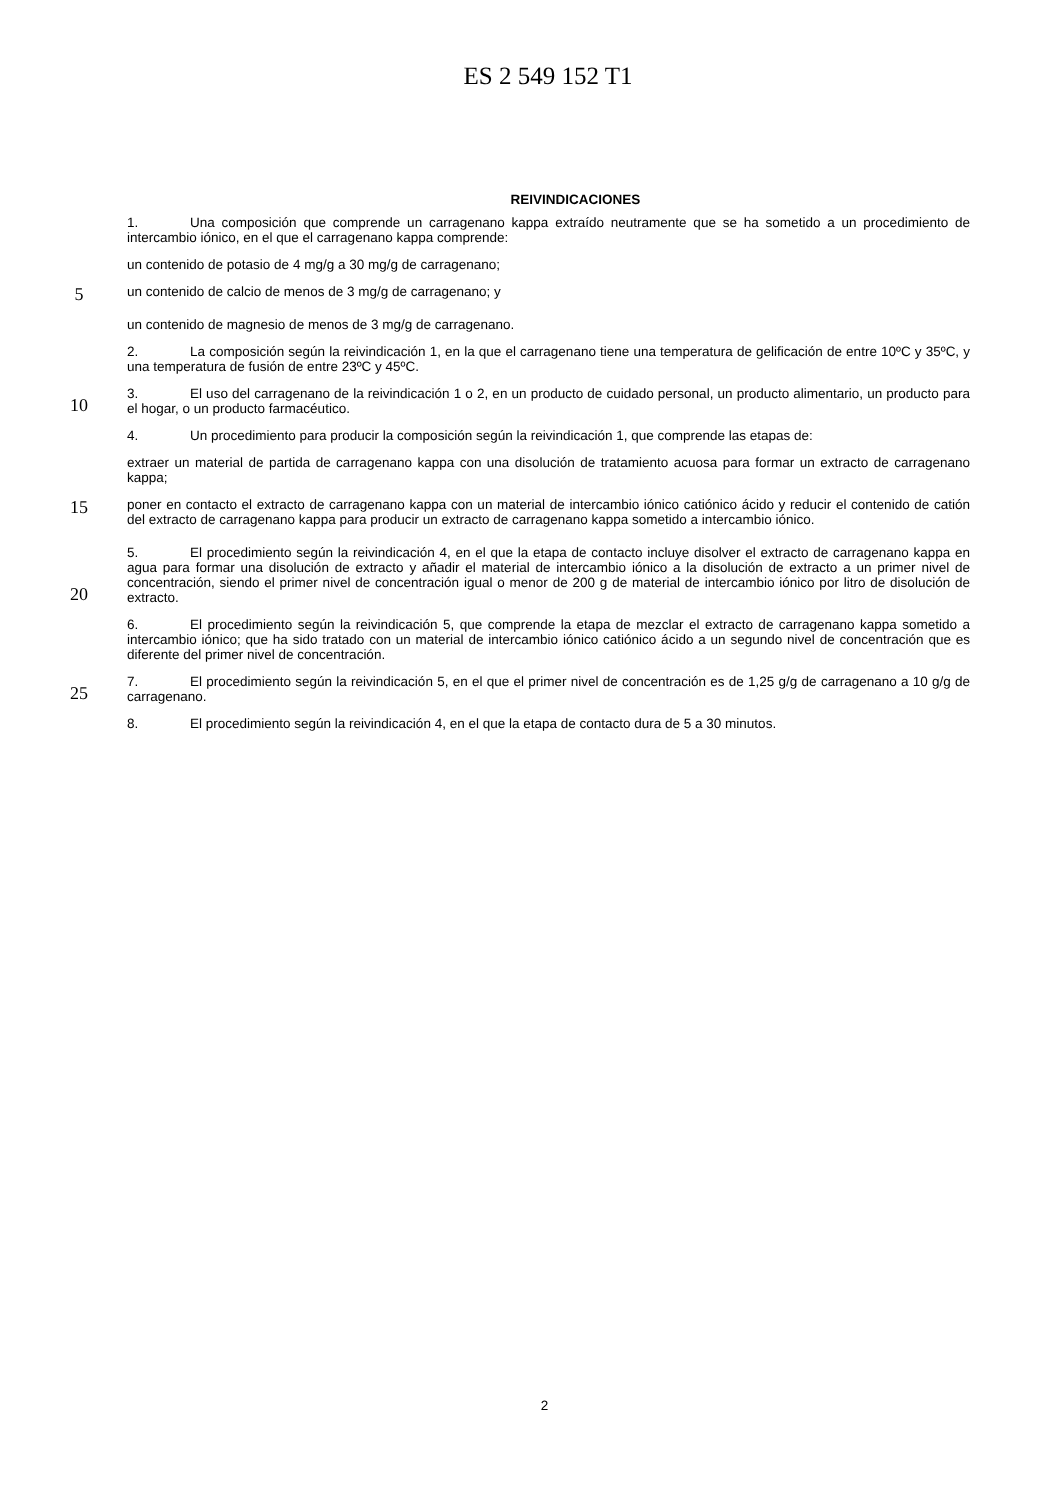ES 2 549 152 T1
REIVINDICACIONES
1. Una composición que comprende un carragenano kappa extraído neutramente que se ha sometido a un procedimiento de intercambio iónico, en el que el carragenano kappa comprende:
un contenido de potasio de 4 mg/g a 30 mg/g de carragenano;
5
un contenido de calcio de menos de 3 mg/g de carragenano; y
un contenido de magnesio de menos de 3 mg/g de carragenano.
2. La composición según la reivindicación 1, en la que el carragenano tiene una temperatura de gelificación de entre 10ºC y 35ºC, y una temperatura de fusión de entre 23ºC y 45ºC.
10
3. El uso del carragenano de la reivindicación 1 o 2, en un producto de cuidado personal, un producto alimentario, un producto para el hogar, o un producto farmacéutico.
4. Un procedimiento para producir la composición según la reivindicación 1, que comprende las etapas de:
extraer un material de partida de carragenano kappa con una disolución de tratamiento acuosa para formar un extracto de carragenano kappa;
15
poner en contacto el extracto de carragenano kappa con un material de intercambio iónico catiónico ácido y reducir el contenido de catión del extracto de carragenano kappa para producir un extracto de carragenano kappa sometido a intercambio iónico.
20
5. El procedimiento según la reivindicación 4, en el que la etapa de contacto incluye disolver el extracto de carragenano kappa en agua para formar una disolución de extracto y añadir el material de intercambio iónico a la disolución de extracto a un primer nivel de concentración, siendo el primer nivel de concentración igual o menor de 200 g de material de intercambio iónico por litro de disolución de extracto.
6. El procedimiento según la reivindicación 5, que comprende la etapa de mezclar el extracto de carragenano kappa sometido a intercambio iónico; que ha sido tratado con un material de intercambio iónico catiónico ácido a un segundo nivel de concentración que es diferente del primer nivel de concentración.
25
7. El procedimiento según la reivindicación 5, en el que el primer nivel de concentración es de 1,25 g/g de carragenano a 10 g/g de carragenano.
8. El procedimiento según la reivindicación 4, en el que la etapa de contacto dura de 5 a 30 minutos.
2